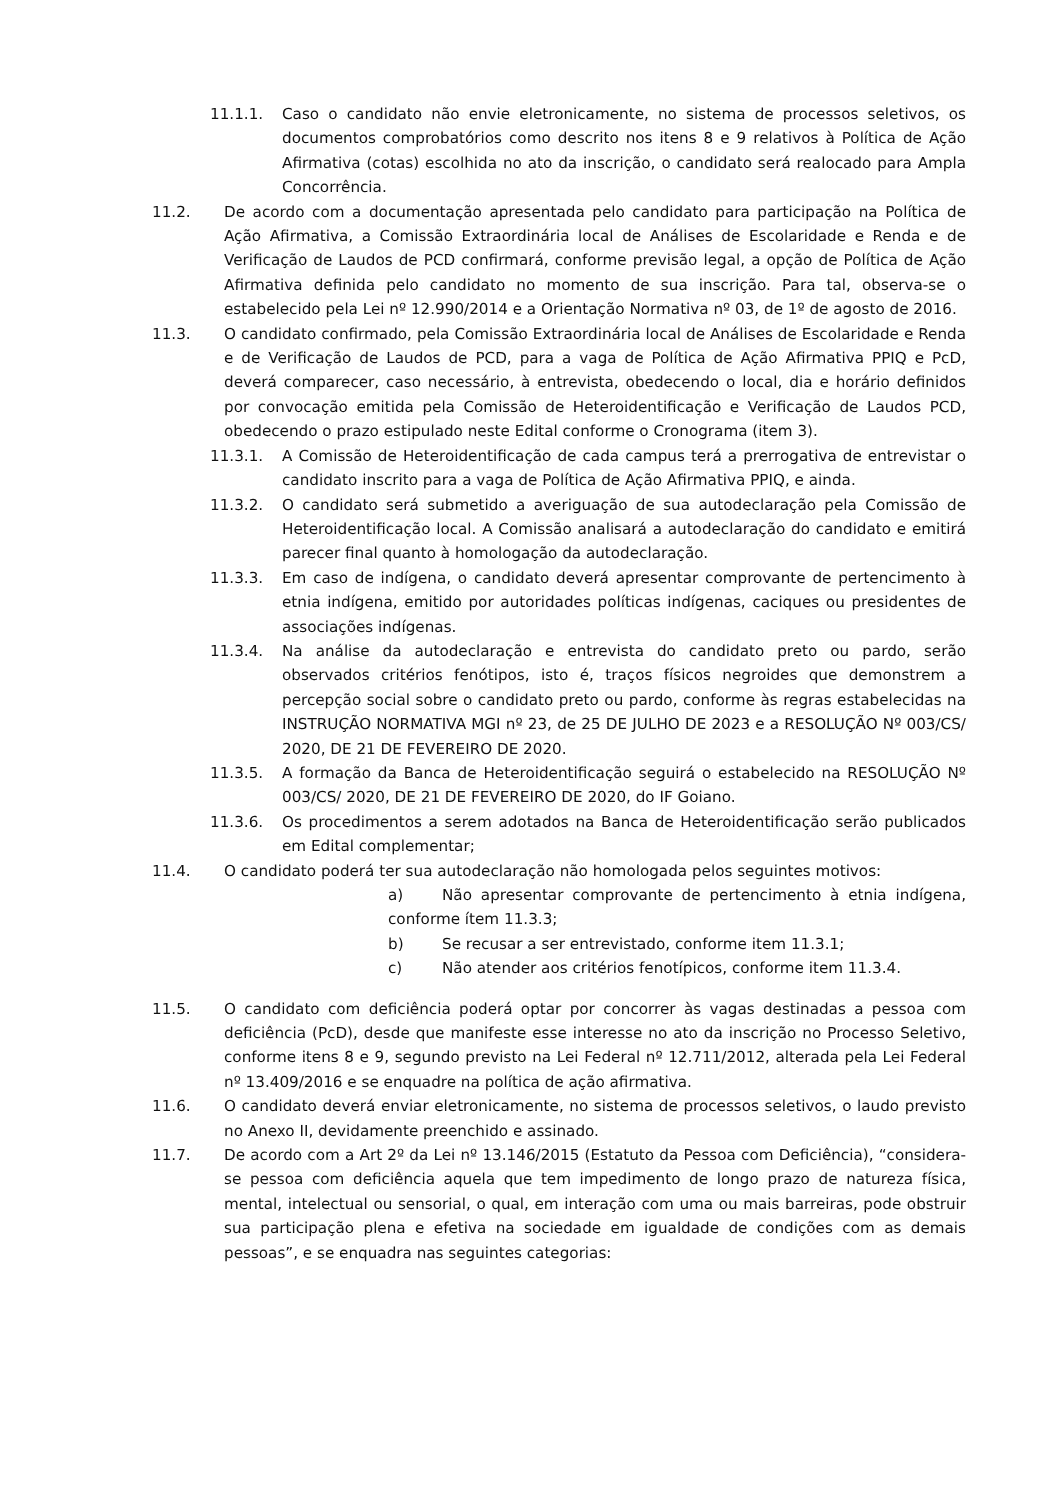11.1.1. Caso o candidato não envie eletronicamente, no sistema de processos seletivos, os documentos comprobatórios como descrito nos itens 8 e 9 relativos à Política de Ação Afirmativa (cotas) escolhida no ato da inscrição, o candidato será realocado para Ampla Concorrência.
11.2. De acordo com a documentação apresentada pelo candidato para participação na Política de Ação Afirmativa, a Comissão Extraordinária local de Análises de Escolaridade e Renda e de Verificação de Laudos de PCD confirmará, conforme previsão legal, a opção de Política de Ação Afirmativa definida pelo candidato no momento de sua inscrição. Para tal, observa-se o estabelecido pela Lei nº 12.990/2014 e a Orientação Normativa nº 03, de 1º de agosto de 2016.
11.3. O candidato confirmado, pela Comissão Extraordinária local de Análises de Escolaridade e Renda e de Verificação de Laudos de PCD, para a vaga de Política de Ação Afirmativa PPIQ e PcD, deverá comparecer, caso necessário, à entrevista, obedecendo o local, dia e horário definidos por convocação emitida pela Comissão de Heteroidentificação e Verificação de Laudos PCD, obedecendo o prazo estipulado neste Edital conforme o Cronograma (item 3).
11.3.1. A Comissão de Heteroidentificação de cada campus terá a prerrogativa de entrevistar o candidato inscrito para a vaga de Política de Ação Afirmativa PPIQ, e ainda.
11.3.2. O candidato será submetido a averiguação de sua autodeclaração pela Comissão de Heteroidentificação local. A Comissão analisará a autodeclaração do candidato e emitirá parecer final quanto à homologação da autodeclaração.
11.3.3. Em caso de indígena, o candidato deverá apresentar comprovante de pertencimento à etnia indígena, emitido por autoridades políticas indígenas, caciques ou presidentes de associações indígenas.
11.3.4. Na análise da autodeclaração e entrevista do candidato preto ou pardo, serão observados critérios fenótipos, isto é, traços físicos negroides que demonstrem a percepção social sobre o candidato preto ou pardo, conforme às regras estabelecidas na INSTRUÇÃO NORMATIVA MGI nº 23, de 25 DE JULHO DE 2023 e a RESOLUÇÃO Nº 003/CS/ 2020, DE 21 DE FEVEREIRO DE 2020.
11.3.5. A formação da Banca de Heteroidentificação seguirá o estabelecido na RESOLUÇÃO Nº 003/CS/ 2020, DE 21 DE FEVEREIRO DE 2020, do IF Goiano.
11.3.6. Os procedimentos a serem adotados na Banca de Heteroidentificação serão publicados em Edital complementar;
11.4. O candidato poderá ter sua autodeclaração não homologada pelos seguintes motivos:
a) Não apresentar comprovante de pertencimento à etnia indígena, conforme ítem 11.3.3;
b) Se recusar a ser entrevistado, conforme item 11.3.1;
c) Não atender aos critérios fenotípicos, conforme item 11.3.4.
11.5. O candidato com deficiência poderá optar por concorrer às vagas destinadas a pessoa com deficiência (PcD), desde que manifeste esse interesse no ato da inscrição no Processo Seletivo, conforme itens 8 e 9, segundo previsto na Lei Federal nº 12.711/2012, alterada pela Lei Federal nº 13.409/2016 e se enquadre na política de ação afirmativa.
11.6. O candidato deverá enviar eletronicamente, no sistema de processos seletivos, o laudo previsto no Anexo II, devidamente preenchido e assinado.
11.7. De acordo com a Art 2º da Lei nº 13.146/2015 (Estatuto da Pessoa com Deficiência), “considera-se pessoa com deficiência aquela que tem impedimento de longo prazo de natureza física, mental, intelectual ou sensorial, o qual, em interação com uma ou mais barreiras, pode obstruir sua participação plena e efetiva na sociedade em igualdade de condições com as demais pessoas”, e se enquadra nas seguintes categorias: